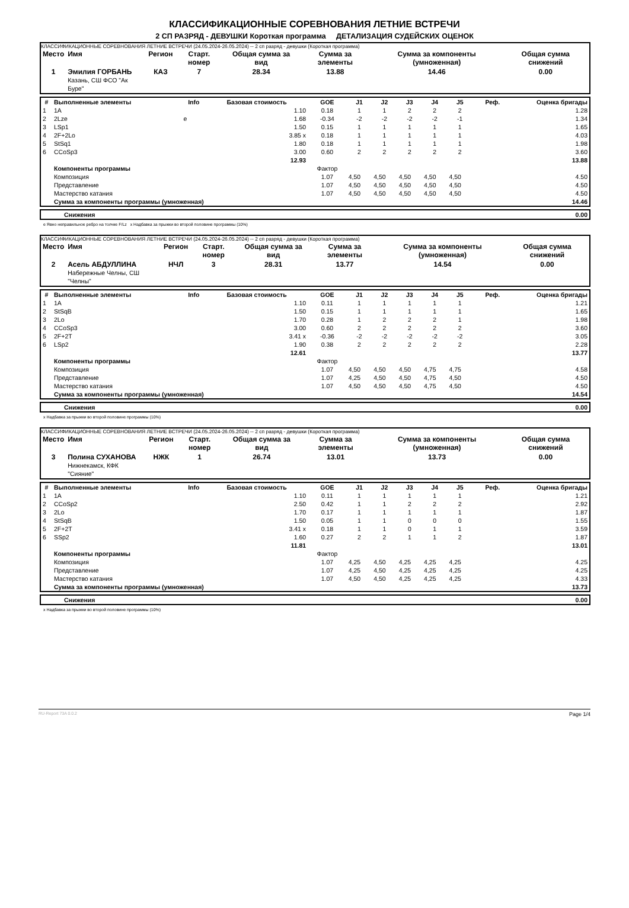КЛАССИФИКАЦИОННЫЕ СОРЕВНОВАНИЯ ЛЕТНИЕ ВСТРЕЧИ
2 СП РАЗРЯД - ДЕВУШКИ Короткая программа ДЕТАЛИЗАЦИЯ СУДЕЙСКИХ ОЦЕНОК
КЛАССИФИКАЦИОННЫЕ СОРЕВНОВАНИЯ ЛЕТНИЕ ВСТРЕЧИ (24.05.2024-26.05.2024) -- 2 сп разряд - девушки (Короткая программа)
| Место | Имя | Регион | Старт. номер | Общая сумма за вид | Сумма за элементы | Сумма за компоненты (умноженная) | Общая сумма снижений |
| --- | --- | --- | --- | --- | --- | --- | --- |
| 1 | Эмилия ГОРБАНЬ Казань, СШ ФСО "Ак Буре" | КАЗ | 7 | 28.34 | 13.88 | 14.46 | 0.00 |
| # | Выполненные элементы | Info | Базовая стоимость | GOE | J1 | J2 | J3 | J4 | J5 | Реф. | Оценка бригады |
| --- | --- | --- | --- | --- | --- | --- | --- | --- | --- | --- | --- |
| 1 | 1A | | 1.10 | 0.18 | 1 | 1 | 2 | 2 | 2 | | 1.28 |
| 2 | 2Lze | e | 1.68 | -0.34 | -2 | -2 | -2 | -2 | -1 | | 1.34 |
| 3 | LSp1 | | 1.50 | 0.15 | 1 | 1 | 1 | 1 | 1 | | 1.65 |
| 4 | 2F+2Lo | | 3.85 x | 0.18 | 1 | 1 | 1 | 1 | 1 | | 4.03 |
| 5 | StSq1 | | 1.80 | 0.18 | 1 | 1 | 1 | 1 | 1 | | 1.98 |
| 6 | CCoSp3 | | 3.00 | 0.60 | 2 | 2 | 2 | 2 | 2 | | 3.60 |
| | | | 12.93 | | | | | | | | 13.88 |
| | Компоненты программы | | | Фактор | | | | | | | |
| | Композиция | | | 1.07 | 4,50 | 4,50 | 4,50 | 4,50 | 4,50 | | 4.50 |
| | Представление | | | 1.07 | 4,50 | 4,50 | 4,50 | 4,50 | 4,50 | | 4.50 |
| | Мастерство катания | | | 1.07 | 4,50 | 4,50 | 4,50 | 4,50 | 4,50 | | 4.50 |
| | Сумма за компоненты программы (умноженная) | | | | | | | | | | 14.46 |
| | Снижения | 0.00 |
e Явно неправильное ребро на толчке F/Lz x Надбавка за прыжки во второй половине программы (10%)
КЛАССИФИКАЦИОННЫЕ СОРЕВНОВАНИЯ ЛЕТНИЕ ВСТРЕЧИ (24.05.2024-26.05.2024) -- 2 сп разряд - девушки (Короткая программа)
| Место | Имя | Регион | Старт. номер | Общая сумма за вид | Сумма за элементы | Сумма за компоненты (умноженная) | Общая сумма снижений |
| --- | --- | --- | --- | --- | --- | --- | --- |
| 2 | Асель АБДУЛЛИНА Набережные Челны, СШ "Челны" | НЧЛ | 3 | 28.31 | 13.77 | 14.54 | 0.00 |
| # | Выполненные элементы | Info | Базовая стоимость | GOE | J1 | J2 | J3 | J4 | J5 | Реф. | Оценка бригады |
| --- | --- | --- | --- | --- | --- | --- | --- | --- | --- | --- | --- |
| 1 | 1A | | 1.10 | 0.11 | 1 | 1 | 1 | 1 | 1 | | 1.21 |
| 2 | StSqB | | 1.50 | 0.15 | 1 | 1 | 1 | 1 | 1 | | 1.65 |
| 3 | 2Lo | | 1.70 | 0.28 | 1 | 2 | 2 | 2 | 1 | | 1.98 |
| 4 | CCoSp3 | | 3.00 | 0.60 | 2 | 2 | 2 | 2 | 2 | | 3.60 |
| 5 | 2F+2T | | 3.41 x | -0.36 | -2 | -2 | -2 | -2 | -2 | | 3.05 |
| 6 | LSp2 | | 1.90 | 0.38 | 2 | 2 | 2 | 2 | 2 | | 2.28 |
| | | | 12.61 | | | | | | | | 13.77 |
| | Компоненты программы | | | Фактор | | | | | | | |
| | Композиция | | | 1.07 | 4,50 | 4,50 | 4,50 | 4,75 | 4,75 | | 4.58 |
| | Представление | | | 1.07 | 4,25 | 4,50 | 4,50 | 4,75 | 4,50 | | 4.50 |
| | Мастерство катания | | | 1.07 | 4,50 | 4,50 | 4,50 | 4,75 | 4,50 | | 4.50 |
| | Сумма за компоненты программы (умноженная) | | | | | | | | | | 14.54 |
| | Снижения | 0.00 |
x Надбавка за прыжки во второй половине программы (10%)
КЛАССИФИКАЦИОННЫЕ СОРЕВНОВАНИЯ ЛЕТНИЕ ВСТРЕЧИ (24.05.2024-26.05.2024) -- 2 сп разряд - девушки (Короткая программа)
| Место | Имя | Регион | Старт. номер | Общая сумма за вид | Сумма за элементы | Сумма за компоненты (умноженная) | Общая сумма снижений |
| --- | --- | --- | --- | --- | --- | --- | --- |
| 3 | Полина СУХАНОВА Нижнекамск, КФК "Сияние" | НЖК | 1 | 26.74 | 13.01 | 13.73 | 0.00 |
| # | Выполненные элементы | Info | Базовая стоимость | GOE | J1 | J2 | J3 | J4 | J5 | Реф. | Оценка бригады |
| --- | --- | --- | --- | --- | --- | --- | --- | --- | --- | --- | --- |
| 1 | 1A | | 1.10 | 0.11 | 1 | 1 | 1 | 1 | 1 | | 1.21 |
| 2 | CCoSp2 | | 2.50 | 0.42 | 1 | 1 | 2 | 2 | 2 | | 2.92 |
| 3 | 2Lo | | 1.70 | 0.17 | 1 | 1 | 1 | 1 | 1 | | 1.87 |
| 4 | StSqB | | 1.50 | 0.05 | 1 | 1 | 0 | 0 | 0 | | 1.55 |
| 5 | 2F+2T | | 3.41 x | 0.18 | 1 | 1 | 0 | 1 | 1 | | 3.59 |
| 6 | SSp2 | | 1.60 | 0.27 | 2 | 2 | 1 | 1 | 2 | | 1.87 |
| | | | 11.81 | | | | | | | | 13.01 |
| | Компоненты программы | | | Фактор | | | | | | | |
| | Композиция | | | 1.07 | 4,25 | 4,50 | 4,25 | 4,25 | 4,25 | | 4.25 |
| | Представление | | | 1.07 | 4,25 | 4,50 | 4,25 | 4,25 | 4,25 | | 4.25 |
| | Мастерство катания | | | 1.07 | 4,50 | 4,50 | 4,25 | 4,25 | 4,25 | | 4.33 |
| | Сумма за компоненты программы (умноженная) | | | | | | | | | | 13.73 |
| | Снижения | 0.00 |
x Надбавка за прыжки во второй половине программы (10%)
RU-Report 73A 0.0.2 Page 1/4